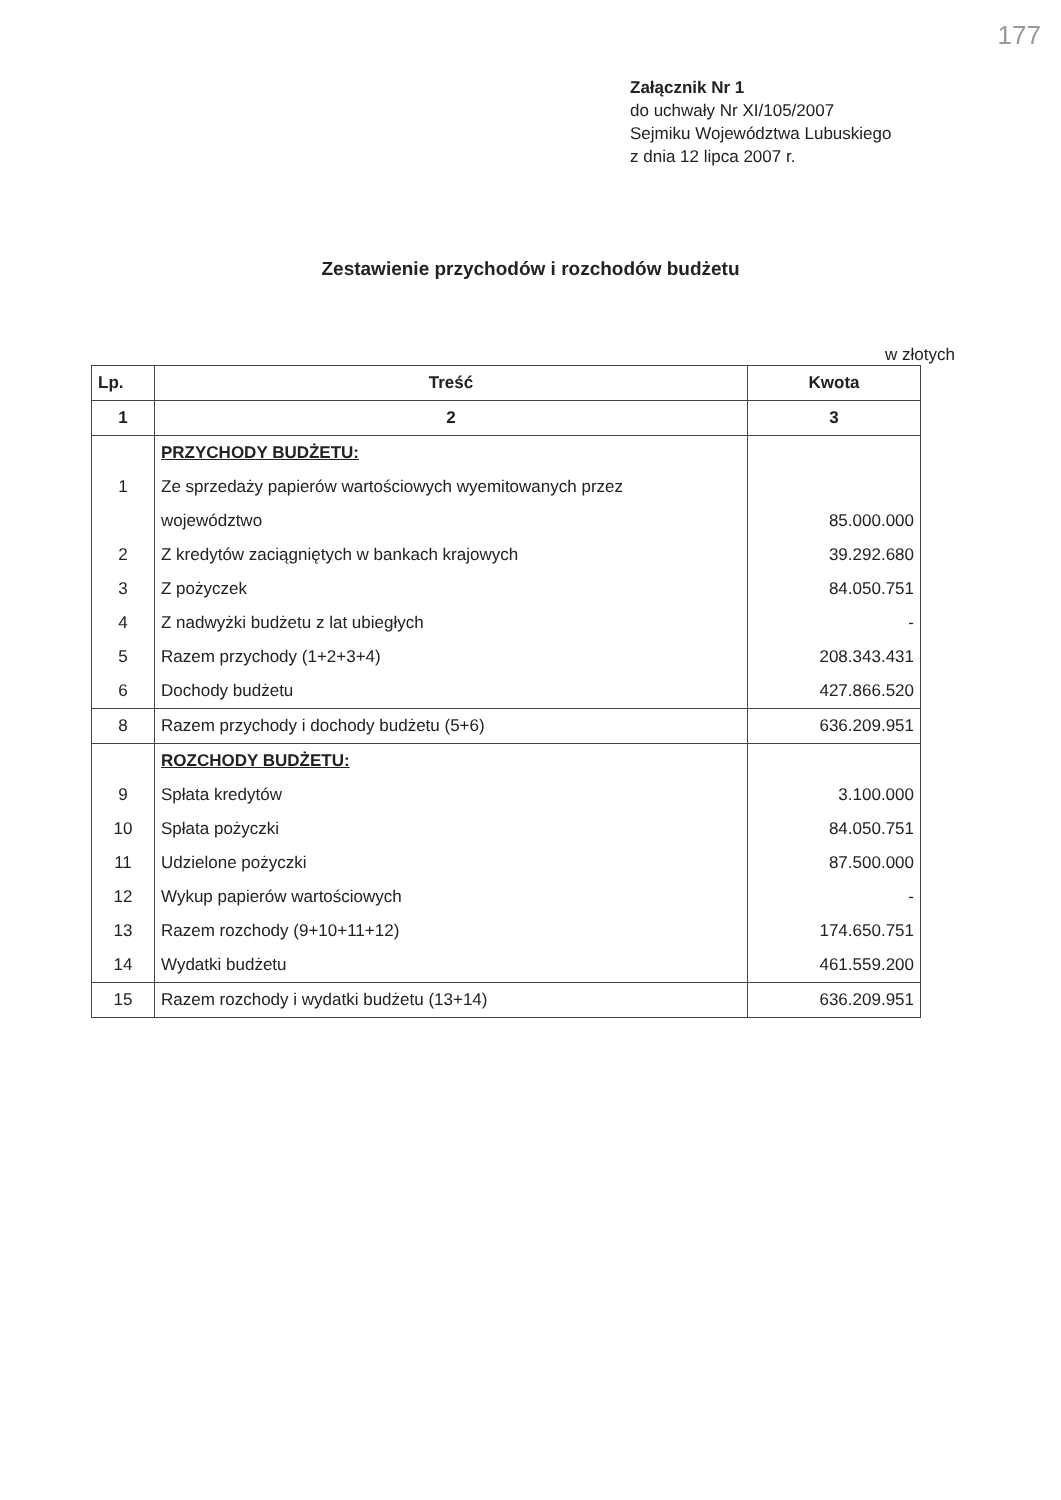177
Załącznik Nr 1
do uchwały Nr XI/105/2007
Sejmiku Województwa Lubuskiego
z dnia 12 lipca 2007 r.
Zestawienie przychodów i rozchodów budżetu
w złotych
| Lp. | Treść | Kwota |
| --- | --- | --- |
| 1 | 2 | 3 |
| | PRZYCHODY BUDŻETU: | |
| 1 | Ze sprzedaży papierów wartościowych wyemitowanych przez | |
| | województwo | 85.000.000 |
| 2 | Z kredytów zaciągniętych w bankach krajowych | 39.292.680 |
| 3 | Z pożyczek | 84.050.751 |
| 4 | Z nadwyżki budżetu z lat ubiegłych | - |
| 5 | Razem przychody (1+2+3+4) | 208.343.431 |
| 6 | Dochody budżetu | 427.866.520 |
| 8 | Razem przychody i dochody budżetu (5+6) | 636.209.951 |
| | ROZCHODY BUDŻETU: | |
| 9 | Spłata kredytów | 3.100.000 |
| 10 | Spłata pożyczki | 84.050.751 |
| 11 | Udzielone pożyczki | 87.500.000 |
| 12 | Wykup papierów wartościowych | - |
| 13 | Razem rozchody (9+10+11+12) | 174.650.751 |
| 14 | Wydatki budżetu | 461.559.200 |
| 15 | Razem rozchody i wydatki budżetu (13+14) | 636.209.951 |